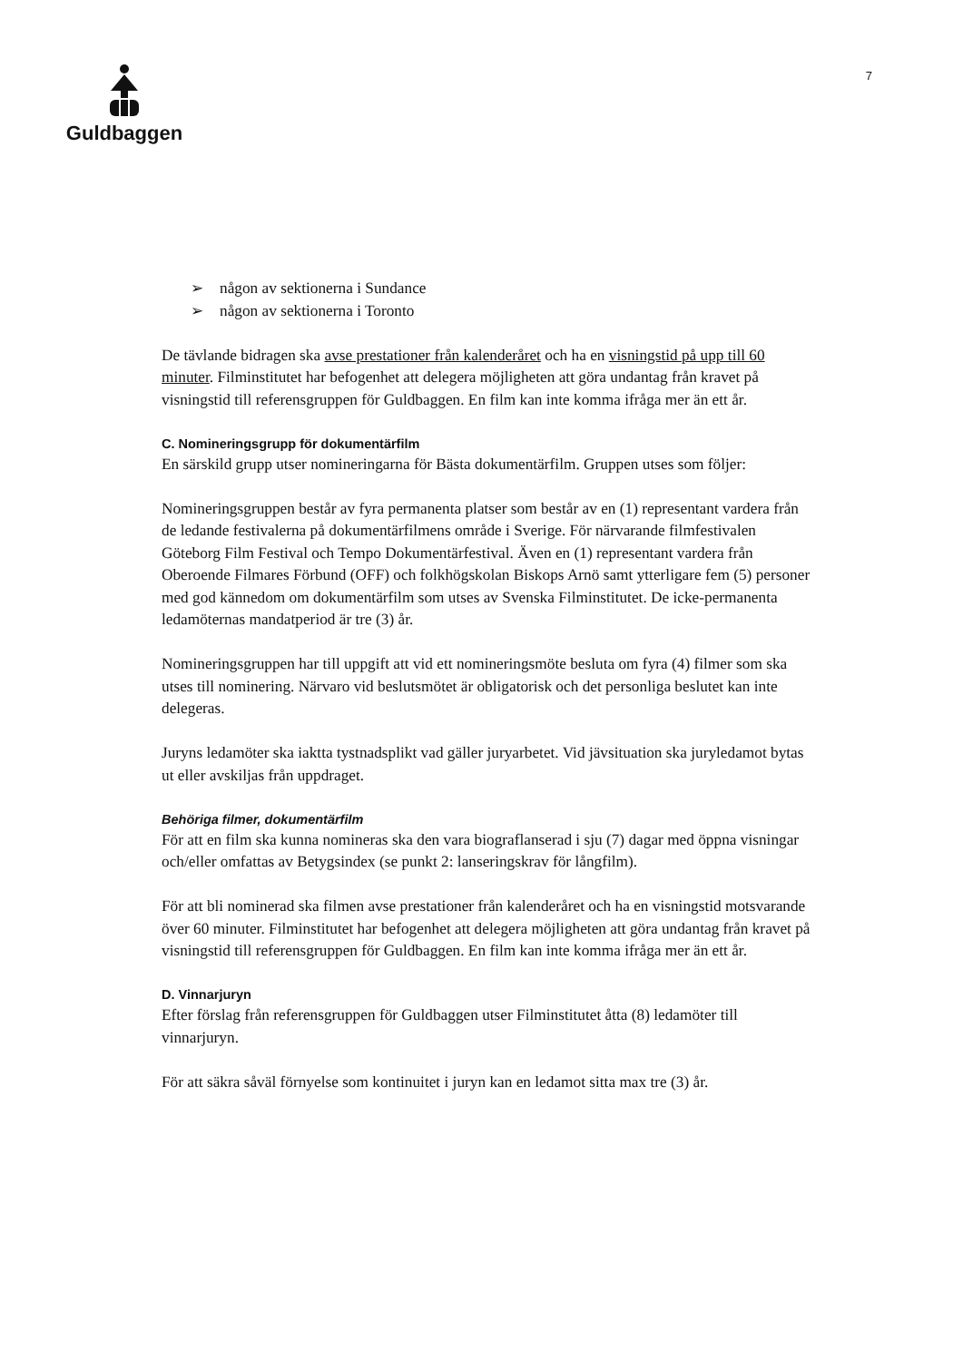Guldbaggen
7
➢ någon av sektionerna i Sundance
➢ någon av sektionerna i Toronto
De tävlande bidragen ska avse prestationer från kalenderåret och ha en visningstid på upp till 60 minuter. Filminstitutet har befogenhet att delegera möjligheten att göra undantag från kravet på visningstid till referensgruppen för Guldbaggen. En film kan inte komma ifråga mer än ett år.
C. Nomineringsgrupp för dokumentärfilm
En särskild grupp utser nomineringarna för Bästa dokumentärfilm. Gruppen utses som följer:
Nomineringsgruppen består av fyra permanenta platser som består av en (1) representant vardera från de ledande festivalerna på dokumentärfilmens område i Sverige. För närvarande filmfestivalen Göteborg Film Festival och Tempo Dokumentärfestival. Även en (1) representant vardera från Oberoende Filmares Förbund (OFF) och folkhögskolan Biskops Arnö samt ytterligare fem (5) personer med god kännedom om dokumentärfilm som utses av Svenska Filminstitutet. De icke-permanenta ledamöternas mandatperiod är tre (3) år.
Nomineringsgruppen har till uppgift att vid ett nomineringsmöte besluta om fyra (4) filmer som ska utses till nominering. Närvaro vid beslutsmötet är obligatorisk och det personliga beslutet kan inte delegeras.
Juryns ledamöter ska iaktta tystnadsplikt vad gäller juryarbetet. Vid jävsituation ska juryledamot bytas ut eller avskiljas från uppdraget.
Behöriga filmer, dokumentärfilm
För att en film ska kunna nomineras ska den vara biograflanserad i sju (7) dagar med öppna visningar och/eller omfattas av Betygsindex (se punkt 2: lanseringskrav för långfilm).
För att bli nominerad ska filmen avse prestationer från kalenderåret och ha en visningstid motsvarande över 60 minuter. Filminstitutet har befogenhet att delegera möjligheten att göra undantag från kravet på visningstid till referensgruppen för Guldbaggen. En film kan inte komma ifråga mer än ett år.
D. Vinnarjuryn
Efter förslag från referensgruppen för Guldbaggen utser Filminstitutet åtta (8) ledamöter till vinnarjuryn.
För att säkra såväl förnyelse som kontinuitet i juryn kan en ledamot sitta max tre (3) år.